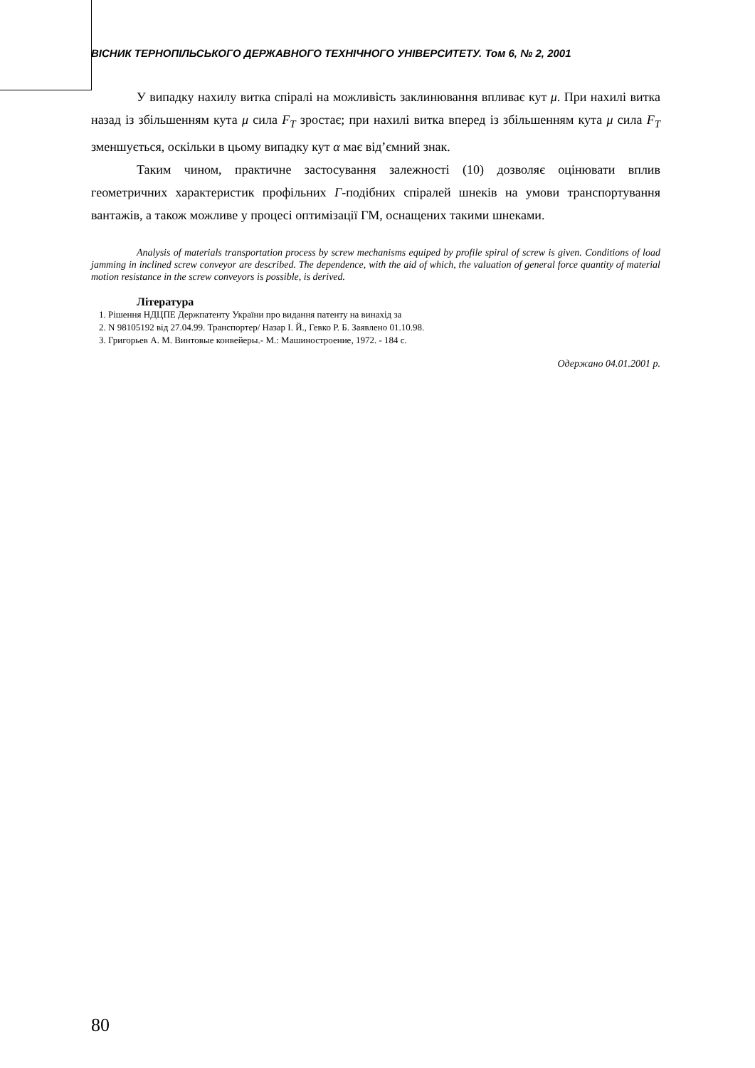ВІСНИК ТЕРНОПІЛЬСЬКОГО ДЕРЖАВНОГО ТЕХНІЧНОГО УНІВЕРСИТЕТУ. Том 6, № 2, 2001
У випадку нахилу витка спіралі на можливість заклинювання впливає кут μ. При нахилі витка назад із збільшенням кута μ сила F<sub>T</sub> зростає; при нахилі витка вперед із збільшенням кута μ сила F<sub>T</sub> зменшується, оскільки в цьому випадку кут α має від’ємний знак.
Таким чином, практичне застосування залежності (10) дозволяє оцінювати вплив геометричних характеристик профільних Г-подібних спіралей шнеків на умови транспортування вантажів, а також можливе у процесі оптимізації ГМ, оснащених такими шнеками.
Analysis of materials transportation process by screw mechanisms equiped by profile spiral of screw is given. Conditions of load jamming in inclined screw conveyor are described. The dependence, with the aid of which, the valuation of general force quantity of material motion resistance in the screw conveyors is possible, is derived.
Література
1. Рішення НДЦПЕ Держпатенту України про видання патенту на винахід за
2. N 98105192 від 27.04.99. Транспортер/ Назар І. Й., Гевко Р. Б. Заявлено 01.10.98.
3. Григорьев А. М. Винтовые конвейеры.- М.: Машиностроение, 1972. - 184 с.
Одержано 04.01.2001 р.
80